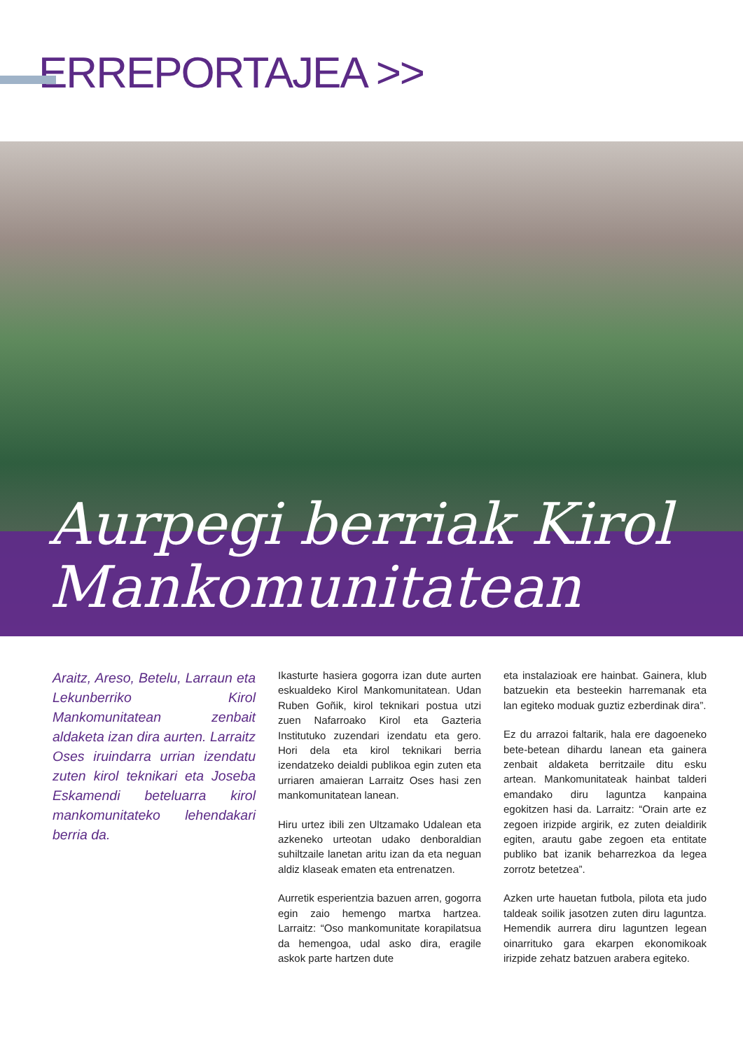ERREPORTAJEA >>
Aurpegi berriak Kirol
Mankomunitatean
Araitz, Areso, Betelu, Larraun eta Lekunberriko Kirol Mankomunitatean zenbait aldaketa izan dira aurten. Larraitz Oses iruindarra urrian izendatu zuten kirol teknikari eta Joseba Eskamendi beteluarra kirol mankomunitateko lehendakari berria da.
Ikasturte hasiera gogorra izan dute aurten eskualdeko Kirol Mankomunitatean. Udan Ruben Goñik, kirol teknikari postua utzi zuen Nafarroako Kirol eta Gazteria Institutuko zuzendari izendatu eta gero. Hori dela eta kirol teknikari berria izendatzeko deialdi publikoa egin zuten eta urriaren amaieran Larraitz Oses hasi zen mankomunitatean lanean.
Hiru urtez ibili zen Ultzamako Udalean eta azkeneko urteotan udako denboraldian suhiltzaile lanetan aritu izan da eta neguan aldiz klaseak ematen eta entrenatzen.
Aurretik esperientzia bazuen arren, gogorra egin zaio hemengo martxa hartzea. Larraitz: “Oso mankomunitate korapilatsua da hemengoa, udal asko dira, eragile askok parte hartzen dute
eta instalazioak ere hainbat. Gainera, klub batzuekin eta besteekin harremanak eta lan egiteko moduak guztiz ezberdinak dira”.
Ez du arrazoi faltarik, hala ere dagoeneko bete-betean dihardu lanean eta gainera zenbait aldaketa berritzaile ditu esku artean. Mankomunitateak hainbat talderi emandako diru laguntza kanpaina egokitzen hasi da. Larraitz: “Orain arte ez zegoen irizpide argirik, ez zuten deialdirik egiten, arautu gabe zegoen eta entitate publiko bat izanik beharrezkoa da legea zorrotz betetzea”.
Azken urte hauetan futbola, pilota eta judo taldeak soilik jasotzen zuten diru laguntza. Hemendik aurrera diru laguntzen legean oinarrituko gara ekarpen ekonomikoak irizpide zehatz batzuen arabera egiteko.